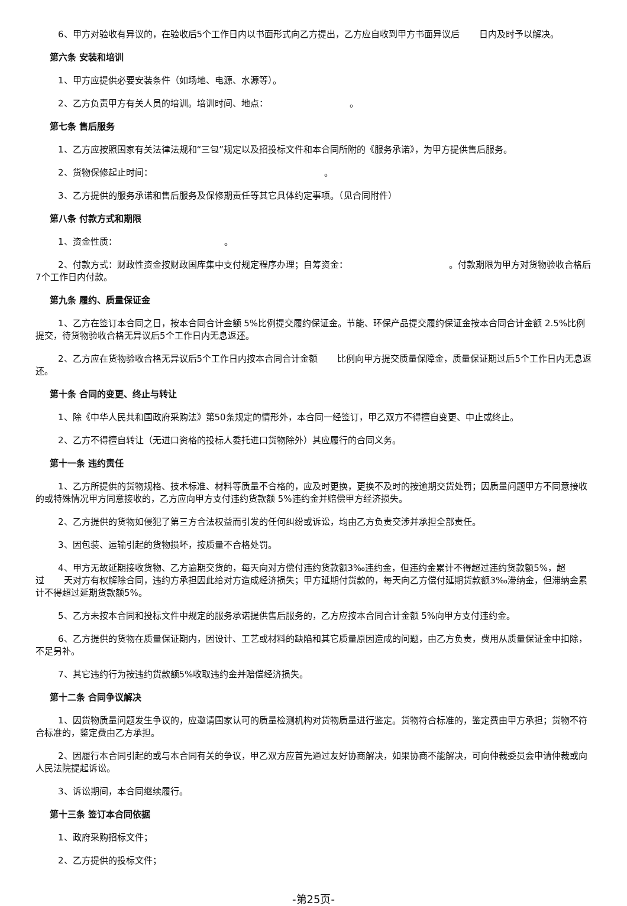6、甲方对验收有异议的，在验收后5个工作日内以书面形式向乙方提出，乙方应自收到甲方书面异议后 日内及时予以解决。
第六条 安装和培训
1、甲方应提供必要安装条件（如场地、电源、水源等）。
2、乙方负责甲方有关人员的培训。培训时间、地点： 。
第七条 售后服务
1、乙方应按照国家有关法律法规和“三包”规定以及招投标文件和本合同所附的《服务承诺》，为甲方提供售后服务。
2、货物保修起止时间： 。
3、乙方提供的服务承诺和售后服务及保修期责任等其它具体约定事项。（见合同附件）
第八条 付款方式和期限
1、资金性质： 。
2、付款方式：财政性资金按财政国库集中支付规定程序办理；自筹资金： 。付款期限为甲方对货物验收合格后7个工作日内付款。
第九条 履约、质量保证金
1、乙方在签订本合同之日，按本合同合计金额 5%比例提交履约保证金。节能、环保产品提交履约保证金按本合同合计金额 2.5%比例提交，待货物验收合格无异议后5个工作日内无息返还。
2、乙方应在货物验收合格无异议后5个工作日内按本合同合计金额 比例向甲方提交质量保障金，质量保证期过后5个工作日内无息返还。
第十条 合同的变更、终止与转让
1、除《中华人民共和国政府采购法》第50条规定的情形外，本合同一经签订，甲乙双方不得擅自变更、中止或终止。
2、乙方不得擅自转让（无进口资格的投标人委托进口货物除外）其应履行的合同义务。
第十一条 违约责任
1、乙方所提供的货物规格、技术标准、材料等质量不合格的，应及时更换，更换不及时的按逾期交货处罚；因质量问题甲方不同意接收的或特殊情况甲方同意接收的，乙方应向甲方支付违约货款额 5%违约金并赔偿甲方经济损失。
2、乙方提供的货物如侵犯了第三方合法权益而引发的任何纠纷或诉讼，均由乙方负责交涉并承担全部责任。
3、因包装、运输引起的货物损坏，按质量不合格处罚。
4、甲方无故延期接收货物、乙方逾期交货的，每天向对方偿付违约货款额3‰违约金，但违约金累计不得超过违约货款额5%，超过 天对方有权解除合同，违约方承担因此给对方造成经济损失；甲方延期付货款的，每天向乙方偿付延期货款额3‰滞纳金，但滞纳金累计不得超过延期货款额5%。
5、乙方未按本合同和投标文件中规定的服务承诺提供售后服务的，乙方应按本合同合计金额 5%向甲方支付违约金。
6、乙方提供的货物在质量保证期内，因设计、工艺或材料的缺陷和其它质量原因造成的问题，由乙方负责，费用从质量保证金中扣除，不足另补。
7、其它违约行为按违约货款额5%收取违约金并赔偿经济损失。
第十二条 合同争议解决
1、因货物质量问题发生争议的，应邀请国家认可的质量检测机构对货物质量进行鉴定。货物符合标准的，鉴定费由甲方承担；货物不符合标准的，鉴定费由乙方承担。
2、因履行本合同引起的或与本合同有关的争议，甲乙双方应首先通过友好协商解决，如果协商不能解决，可向仲裁委员会申请仲裁或向人民法院提起诉讼。
3、诉讼期间，本合同继续履行。
第十三条 签订本合同依据
1、政府采购招标文件；
2、乙方提供的投标文件；
-第25页-